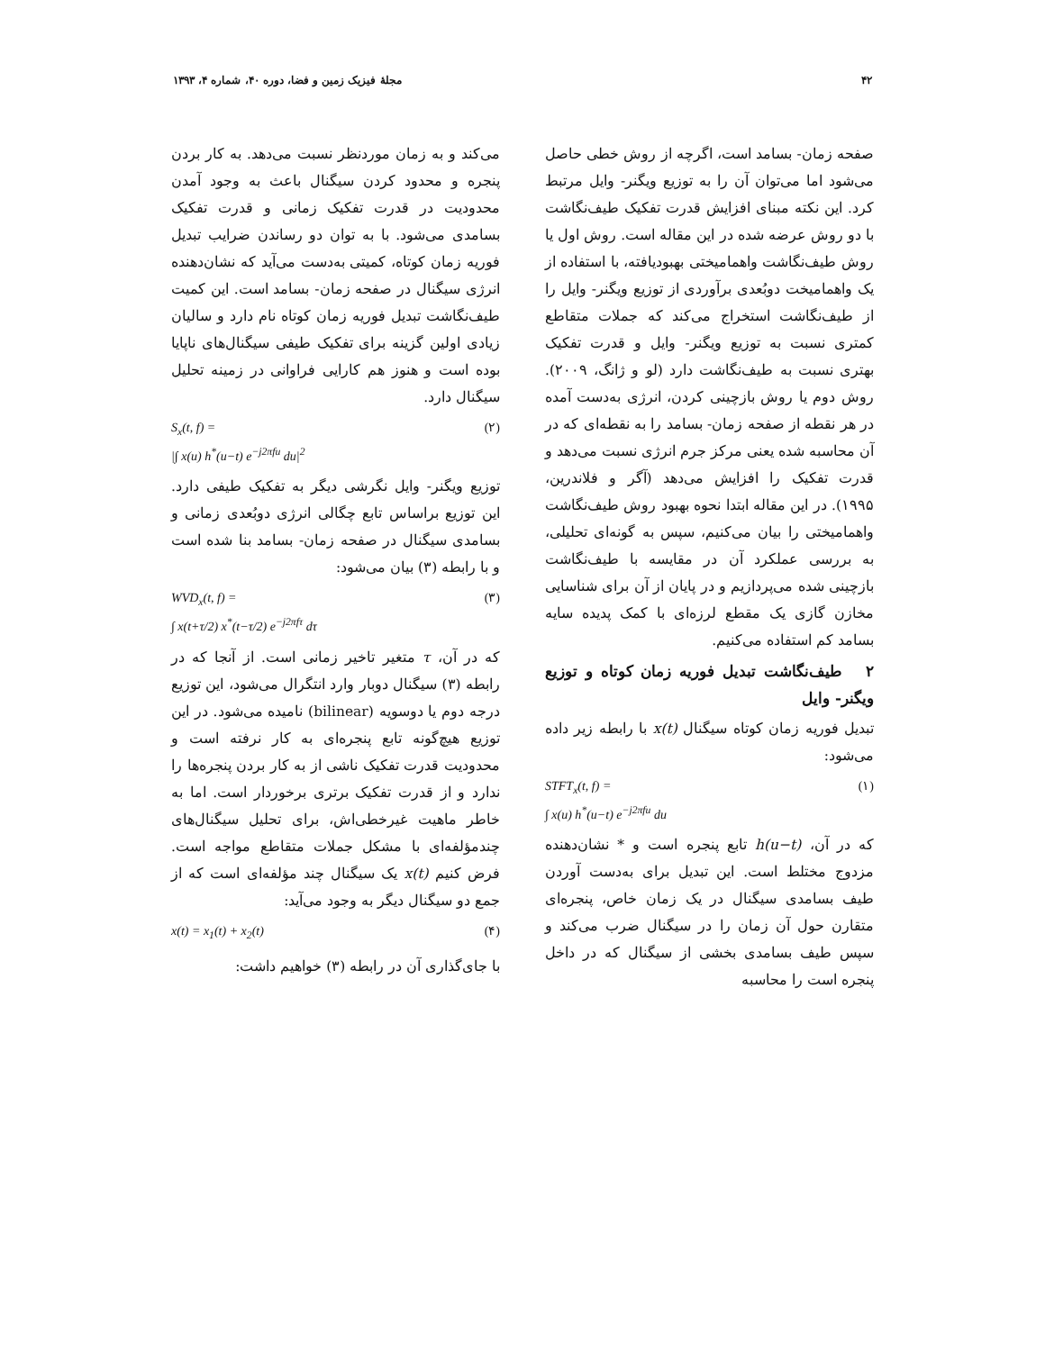۴۲ مجلهٔ فیزیک زمین و فضا، دوره ۴۰، شماره ۴، ۱۳۹۳
صفحه زمان- بسامد است، اگرچه از روش خطی حاصل می‌شود اما می‌توان آن را به توزیع ویگنر- وایل مرتبط کرد. این نکته مبنای افزایش قدرت تفکیک طیف‌نگاشت با دو روش عرضه شده در این مقاله است. روش اول یا روش طیف‌نگاشت واهمامیختی بهبودیافته، با استفاده از یک واهمامیخت دوبُعدی برآوردی از توزیع ویگنر- وایل را از طیف‌نگاشت استخراج می‌کند که جملات متقاطع کمتری نسبت به توزیع ویگنر- وایل و قدرت تفکیک بهتری نسبت به طیف‌نگاشت دارد (لو و ژانگ، ۲۰۰۹). روش دوم یا روش بازچینی کردن، انرژی به‌دست آمده در هر نقطه از صفحه زمان- بسامد را به نقطه‌ای که در آن محاسبه شده یعنی مرکز جرم انرژی نسبت می‌دهد و قدرت تفکیک را افزایش می‌دهد (آگر و فلاندرین، ۱۹۹۵). در این مقاله ابتدا نحوه بهبود روش طیف‌نگاشت واهمامیختی را بیان می‌کنیم، سپس به گونه‌ای تحلیلی، به بررسی عملکرد آن در مقایسه با طیف‌نگاشت بازچینی شده می‌پردازیم و در پایان از آن برای شناسایی مخازن گازی یک مقطع لرزه‌ای با کمک پدیده سایه بسامد کم استفاده می‌کنیم.
۲ طیف‌نگاشت تبدیل فوریه زمان کوتاه و توزیع ویگنر- وایل
تبدیل فوریه زمان کوتاه سیگنال x(t) با رابطه زیر داده می‌شود:
STFT<sub>x</sub>(t, f) =
∫ x(u) h<sup>*</sup>(u−t) e<sup>−j2πfu</sup> du (۱)
که در آن، h(u−t) تابع پنجره است و * نشان‌دهنده مزدوج مختلط است. این تبدیل برای به‌دست آوردن طیف بسامدی سیگنال در یک زمان خاص، پنجره‌ای متقارن حول آن زمان را در سیگنال ضرب می‌کند و سپس طیف بسامدی بخشی از سیگنال که در داخل پنجره است را محاسبه
می‌کند و به زمان موردنظر نسبت می‌دهد. به کار بردن پنجره و محدود کردن سیگنال باعث به وجود آمدن محدودیت در قدرت تفکیک زمانی و قدرت تفکیک بسامدی می‌شود. با به توان دو رساندن ضرایب تبدیل فوریه زمان کوتاه، کمیتی به‌دست می‌آید که نشان‌دهنده انرژی سیگنال در صفحه زمان- بسامد است. این کمیت طیف‌نگاشت تبدیل فوریه زمان کوتاه نام دارد و سالیان زیادی اولین گزینه برای تفکیک طیفی سیگنال‌های ناپایا بوده است و هنوز هم کارایی فراوانی در زمینه تحلیل سیگنال دارد.
S<sub>x</sub>(t, f) =
|∫ x(u) h<sup>*</sup>(u−t) e<sup>−j2πfu</sup> du|<sup>2</sup> (۲)
توزیع ویگنر- وایل نگرشی دیگر به تفکیک طیفی دارد. این توزیع براساس تابع چگالی انرژی دوبُعدی زمانی و بسامدی سیگنال در صفحه زمان- بسامد بنا شده است و با رابطه (۳) بیان می‌شود:
WVD<sub>x</sub>(t, f) =
∫ x(t+τ/2) x<sup>*</sup>(t−τ/2) e<sup>−j2πfτ</sup> dτ (۳)
که در آن، τ متغیر تاخیر زمانی است. از آنجا که در رابطه (۳) سیگنال دوبار وارد انتگرال می‌شود، این توزیع درجه دوم یا دوسویه (bilinear) نامیده می‌شود. در این توزیع هیچ‌گونه تابع پنجره‌ای به کار نرفته است و محدودیت قدرت تفکیک ناشی از به کار بردن پنجره‌ها را ندارد و از قدرت تفکیک برتری برخوردار است. اما به خاطر ماهیت غیرخطی‌اش، برای تحلیل سیگنال‌های چندمؤلفه‌ای با مشکل جملات متقاطع مواجه است. فرض کنیم x(t) یک سیگنال چند مؤلفه‌ای است که از جمع دو سیگنال دیگر به وجود می‌آید:
x(t) = x<sub>1</sub>(t) + x<sub>2</sub>(t) (۴)
با جای‌گذاری آن در رابطه (۳) خواهیم داشت: